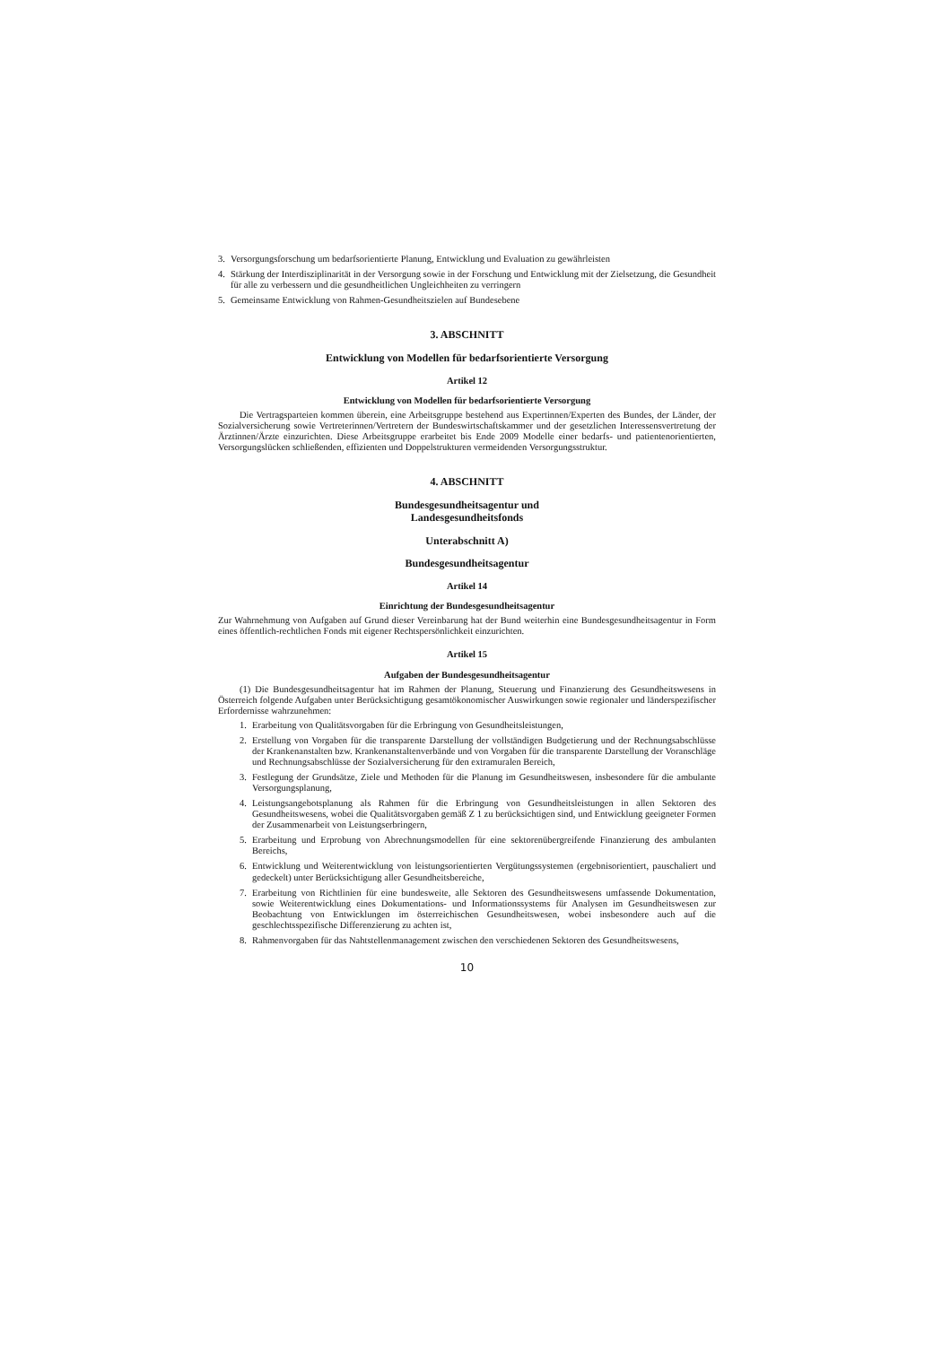3. Versorgungsforschung um bedarfsorientierte Planung, Entwicklung und Evaluation zu gewährleisten
4. Stärkung der Interdisziplinarität in der Versorgung sowie in der Forschung und Entwicklung mit der Zielsetzung, die Gesundheit für alle zu verbessern und die gesundheitlichen Ungleichheiten zu verringern
5. Gemeinsame Entwicklung von Rahmen-Gesundheitszielen auf Bundesebene
3. ABSCHNITT
Entwicklung von Modellen für bedarfsorientierte Versorgung
Artikel 12
Entwicklung von Modellen für bedarfsorientierte Versorgung
Die Vertragsparteien kommen überein, eine Arbeitsgruppe bestehend aus Expertinnen/Experten des Bundes, der Länder, der Sozialversicherung sowie Vertreterinnen/Vertretern der Bundeswirtschaftskammer und der gesetzlichen Interessensvertretung der Ärztinnen/Ärzte einzurichten. Diese Arbeitsgruppe erarbeitet bis Ende 2009 Modelle einer bedarfs- und patientenorientierten, Versorgungslücken schließenden, effizienten und Doppelstrukturen vermeidenden Versorgungsstruktur.
4. ABSCHNITT
Bundesgesundheitsagentur und
Landesgesundheitsfonds
Unterabschnitt A)
Bundesgesundheitsagentur
Artikel 14
Einrichtung der Bundesgesundheitsagentur
Zur Wahrnehmung von Aufgaben auf Grund dieser Vereinbarung hat der Bund weiterhin eine Bundesgesundheitsagentur in Form eines öffentlich-rechtlichen Fonds mit eigener Rechtspersönlichkeit einzurichten.
Artikel 15
Aufgaben der Bundesgesundheitsagentur
(1) Die Bundesgesundheitsagentur hat im Rahmen der Planung, Steuerung und Finanzierung des Gesundheitswesens in Österreich folgende Aufgaben unter Berücksichtigung gesamtökonomischer Auswirkungen sowie regionaler und länderspezifischer Erfordernisse wahrzunehmen:
1. Erarbeitung von Qualitätsvorgaben für die Erbringung von Gesundheitsleistungen,
2. Erstellung von Vorgaben für die transparente Darstellung der vollständigen Budgetierung und der Rechnungsabschlüsse der Krankenanstalten bzw. Krankenanstaltenverbände und von Vorgaben für die transparente Darstellung der Voranschläge und Rechnungsabschlüsse der Sozialversicherung für den extramuralen Bereich,
3. Festlegung der Grundsätze, Ziele und Methoden für die Planung im Gesundheitswesen, insbesondere für die ambulante Versorgungsplanung,
4. Leistungsangebotsplanung als Rahmen für die Erbringung von Gesundheitsleistungen in allen Sektoren des Gesundheitswesens, wobei die Qualitätsvorgaben gemäß Z 1 zu berücksichtigen sind, und Entwicklung geeigneter Formen der Zusammenarbeit von Leistungserbringern,
5. Erarbeitung und Erprobung von Abrechnungsmodellen für eine sektorenübergreifende Finanzierung des ambulanten Bereichs,
6. Entwicklung und Weiterentwicklung von leistungsorientierten Vergütungssystemen (ergebnisorientiert, pauschaliert und gedeckelt) unter Berücksichtigung aller Gesundheitsbereiche,
7. Erarbeitung von Richtlinien für eine bundesweite, alle Sektoren des Gesundheitswesens umfassende Dokumentation, sowie Weiterentwicklung eines Dokumentations- und Informationssystems für Analysen im Gesundheitswesen zur Beobachtung von Entwicklungen im österreichischen Gesundheitswesen, wobei insbesondere auch auf die geschlechtsspezifische Differenzierung zu achten ist,
8. Rahmenvorgaben für das Nahtstellenmanagement zwischen den verschiedenen Sektoren des Gesundheitswesens,
10